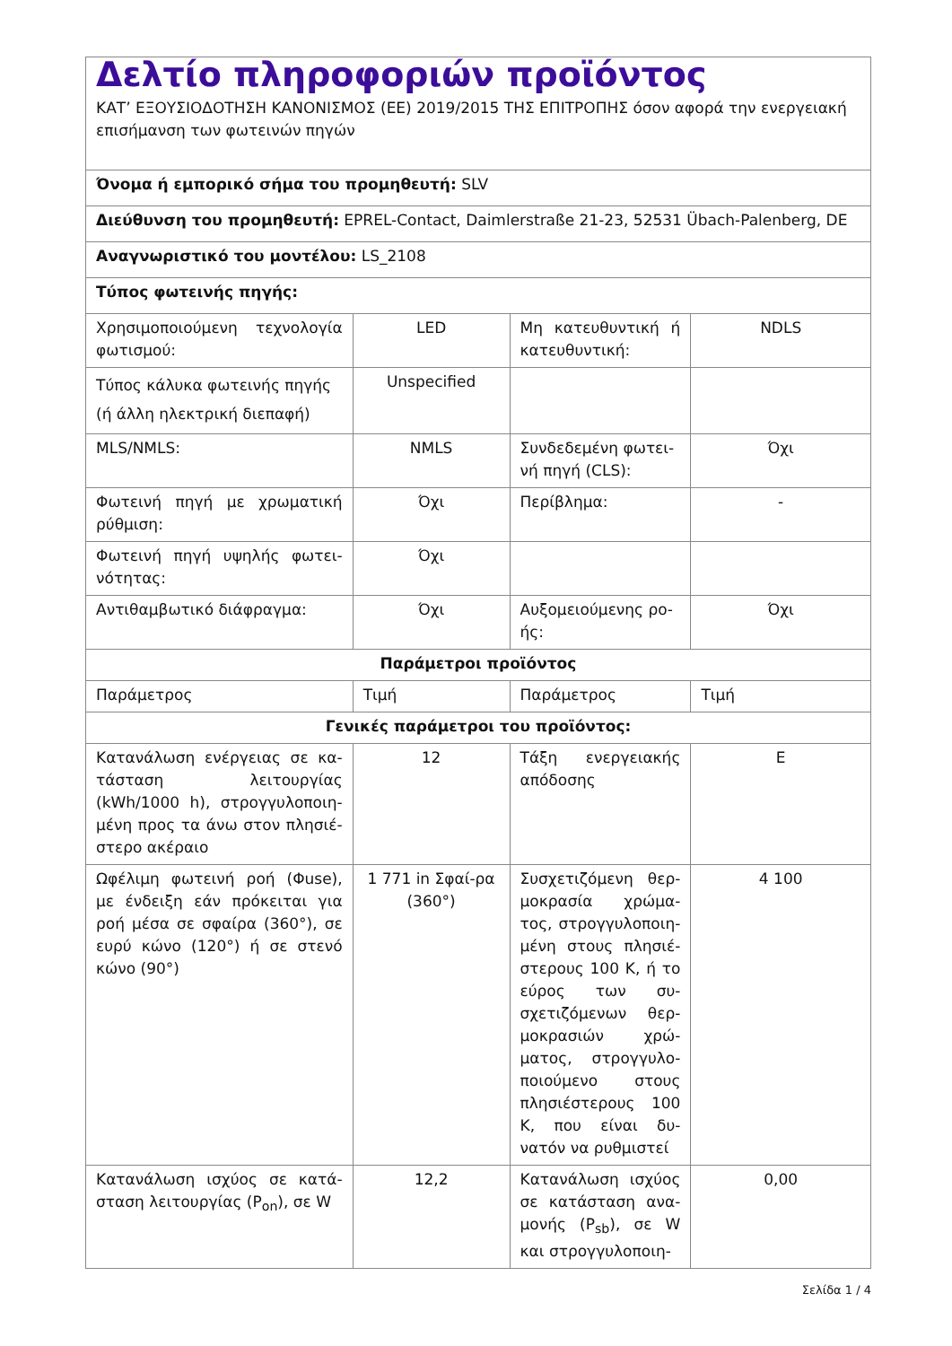| Δελτίο πληροφοριών προϊόντος ΚΑΤ’ ΕΞΟΥΣΙΟΔΟΤΗΣΗ ΚΑΝΟΝΙΣΜΟΣ (ΕΕ) 2019/2015 ΤΗΣ ΕΠΙΤΡΟΠΗΣ όσον αφορά την ενεργειακή επισήμανση των φωτεινών πηγών | | | |
| Όνομα ή εμπορικό σήμα του προμηθευτή: SLV | | | |
| Διεύθυνση του προμηθευτή: EPREL-Contact, Daimlerstraße 21-23, 52531 Übach-Palenberg, DE | | | |
| Αναγνωριστικό του μοντέλου: LS_2108 | | | |
| Τύπος φωτεινής πηγής: | | | |
| Χρησιμοποιούμενη τεχνολογία φωτισμού: | LED | Μη κατευθυντική ή κατευθυντική: | NDLS |
| Τύπος κάλυκα φωτεινής πηγής (ή άλλη ηλεκτρική διεπαφή) | Unspecified | | |
| MLS/NMLS: | NMLS | Συνδεδεμένη φωτει-νή πηγή (CLS): | Όχι |
| Φωτεινή πηγή με χρωματική ρύθμιση: | Όχι | Περίβλημα: | - |
| Φωτεινή πηγή υψηλής φωτει-νότητας: | Όχι | | |
| Αντιθαμβωτικό διάφραγμα: | Όχι | Αυξομειούμενης ρο-ής: | Όχι |
| Παράμετροι προϊόντος | | | |
| Παράμετρος | Τιμή | Παράμετρος | Τιμή |
| Γενικές παράμετροι του προϊόντος: | | | |
| Κατανάλωση ενέργειας σε κα-τάσταση λειτουργίας (kWh/1000 h), στρογγυλοποιη-μένη προς τα άνω στον πλησιέ-στερο ακέραιο | 12 | Τάξη ενεργειακής απόδοσης | E |
| Ωφέλιμη φωτεινή ροή (Φuse), με ένδειξη εάν πρόκειται για ροή μέσα σε σφαίρα (360°), σε ευρύ κώνο (120°) ή σε στενό κώνο (90°) | 1 771 in Σφαί-ρα (360°) | Συσχετιζόμενη θερ-μοκρασία χρώμα-τος, στρογγυλοποιη-μένη στους πλησιέ-στερους 100 K, ή το εύρος των συ-σχετιζόμενων θερ-μοκρασιών χρώ-ματος, στρογγυλο-ποιούμενο στους πλησιέστερους 100 K, που είναι δυ-νατόν να ρυθμιστεί | 4 100 |
| Κατανάλωση ισχύος σε κατά-σταση λειτουργίας (P<sub>on</sub>), σε W | 12,2 | Κατανάλωση ισχύος σε κατάσταση ανα-μονής (P<sub>sb</sub>), σε W και στρογγυλοποιη- | 0,00 |
Σελίδα 1 / 4